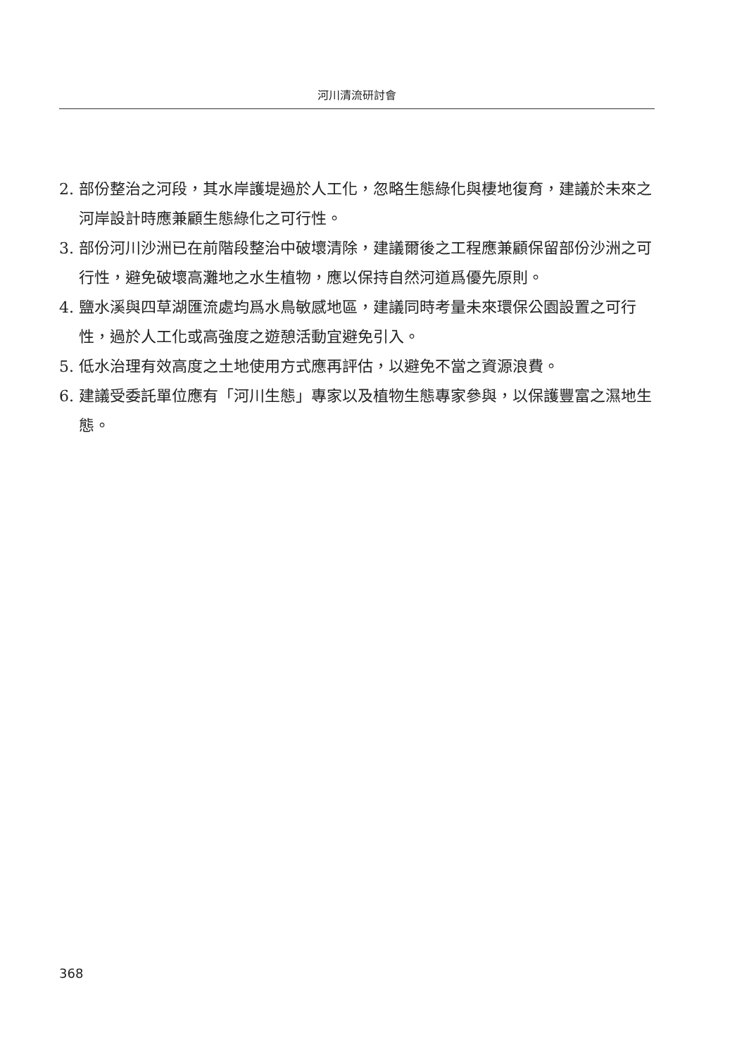河川清流研討會
2. 部份整治之河段，其水岸護堤過於人工化，忽略生態綠化與棲地復育，建議於未來之河岸設計時應兼顧生態綠化之可行性。
3. 部份河川沙洲已在前階段整治中破壞清除，建議爾後之工程應兼顧保留部份沙洲之可行性，避免破壞高灘地之水生植物，應以保持自然河道爲優先原則。
4. 鹽水溪與四草湖匯流處均爲水鳥敏感地區，建議同時考量未來環保公園設置之可行性，過於人工化或高強度之遊憩活動宜避免引入。
5. 低水治理有效高度之土地使用方式應再評估，以避免不當之資源浪費。
6. 建議受委託單位應有「河川生態」專家以及植物生態專家參與，以保護豐富之濕地生態。
368